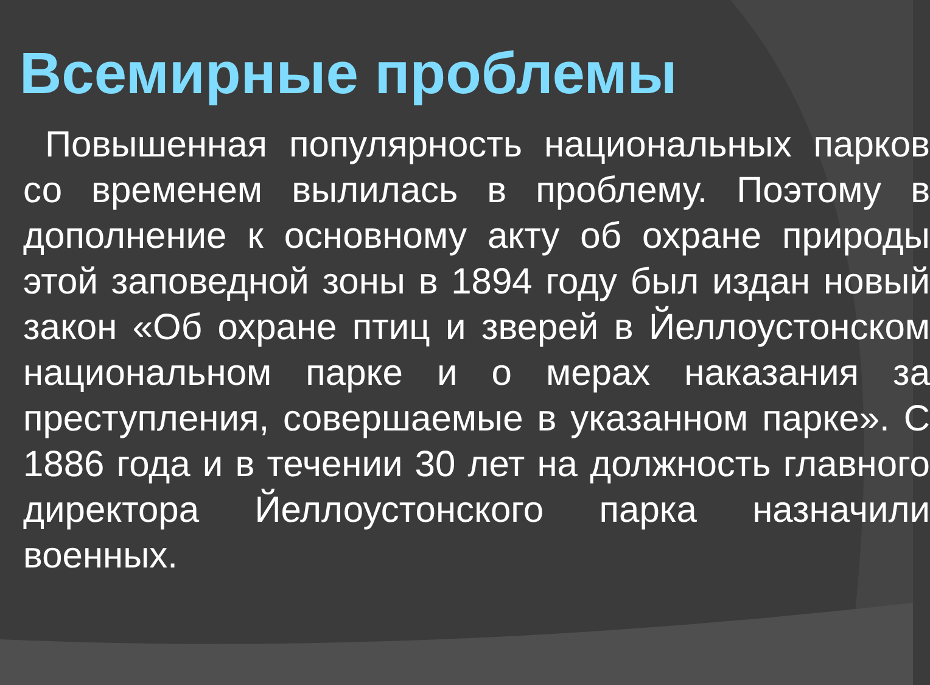Всемирные проблемы
Повышенная популярность национальных парков со временем вылилась в проблему. Поэтому в дополнение к основному акту об охране природы этой заповедной зоны в 1894 году был издан новый закон «Об охране птиц и зверей в Йеллоустонском национальном парке и о мерах наказания за преступления, совершаемые в указанном парке». С 1886 года и в течении 30 лет на должность главного директора Йеллоустонского парка назначили военных.